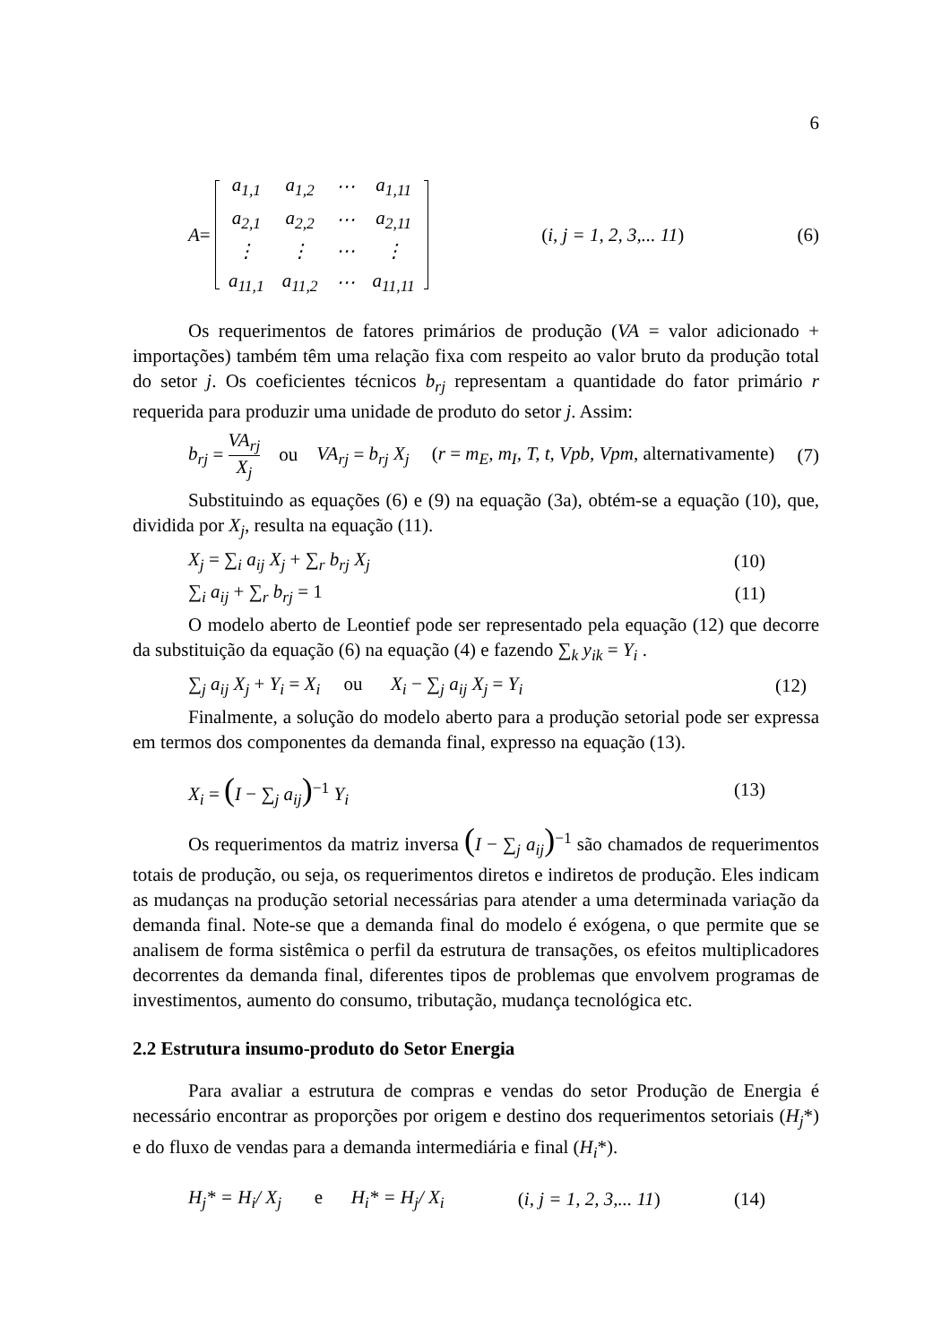6
A =
| a<sub>1,1</sub> | a<sub>1,2</sub> | ⋯ | a<sub>1,11</sub> |
| a<sub>2,1</sub> | a<sub>2,2</sub> | ⋯ | a<sub>2,11</sub> |
| ⋮ | ⋮ | ⋯ | ⋮ |
| a<sub>11,1</sub> | a<sub>11,2</sub> | ⋯ | a<sub>11,11</sub> |
(i, j = 1, 2, 3,... 11) (6)
Os requerimentos de fatores primários de produção (VA = valor adicionado + importações) também têm uma relação fixa com respeito ao valor bruto da produção total do setor j. Os coeficientes técnicos b<sub>rj</sub> representam a quantidade do fator primário r requerida para produzir uma unidade de produto do setor j. Assim:
b<sub>rj</sub> = VA<sub>rj</sub> X<sub>j</sub> ou VA<sub>rj</sub> = b<sub>rj</sub> X<sub>j</sub> (r = m<sub>E</sub>, m<sub>I</sub>, T, t, Vpb, Vpm, alternativamente) (7)
Substituindo as equações (6) e (9) na equação (3a), obtém-se a equação (10), que, dividida por X<sub>j</sub>, resulta na equação (11).
X<sub>j</sub> = ∑<sub>i</sub> a<sub>ij</sub> X<sub>j</sub> + ∑<sub>r</sub> b<sub>rj</sub> X<sub>j</sub> (10)
∑<sub>i</sub> a<sub>ij</sub> + ∑<sub>r</sub> b<sub>rj</sub> = 1 (11)
O modelo aberto de Leontief pode ser representado pela equação (12) que decorre da substituição da equação (6) na equação (4) e fazendo ∑<sub>k</sub> y<sub>ik</sub> = Y<sub>i</sub> .
∑<sub>j</sub> a<sub>ij</sub> X<sub>j</sub> + Y<sub>i</sub> = X<sub>i</sub> ou X<sub>i</sub> − ∑<sub>j</sub> a<sub>ij</sub> X<sub>j</sub> = Y<sub>i</sub> (12)
Finalmente, a solução do modelo aberto para a produção setorial pode ser expressa em termos dos componentes da demanda final, expresso na equação (13).
X<sub>i</sub> = (I − ∑<sub>j</sub> a<sub>ij</sub>)<sup>−1</sup> Y<sub>i</sub> (13)
Os requerimentos da matriz inversa (I − ∑<sub>j</sub> a<sub>ij</sub>)<sup>−1</sup> são chamados de requerimentos totais de produção, ou seja, os requerimentos diretos e indiretos de produção. Eles indicam as mudanças na produção setorial necessárias para atender a uma determinada variação da demanda final. Note-se que a demanda final do modelo é exógena, o que permite que se analisem de forma sistêmica o perfil da estrutura de transações, os efeitos multiplicadores decorrentes da demanda final, diferentes tipos de problemas que envolvem programas de investimentos, aumento do consumo, tributação, mudança tecnológica etc.
2.2 Estrutura insumo-produto do Setor Energia
Para avaliar a estrutura de compras e vendas do setor Produção de Energia é necessário encontrar as proporções por origem e destino dos requerimentos setoriais (H<sub>j</sub>*) e do fluxo de vendas para a demanda intermediária e final (H<sub>i</sub>*).
H<sub>j</sub>* = H<sub>i</sub>/ X<sub>j</sub> e H<sub>i</sub>* = H<sub>j</sub>/ X<sub>i</sub> (i, j = 1, 2, 3,... 11) (14)